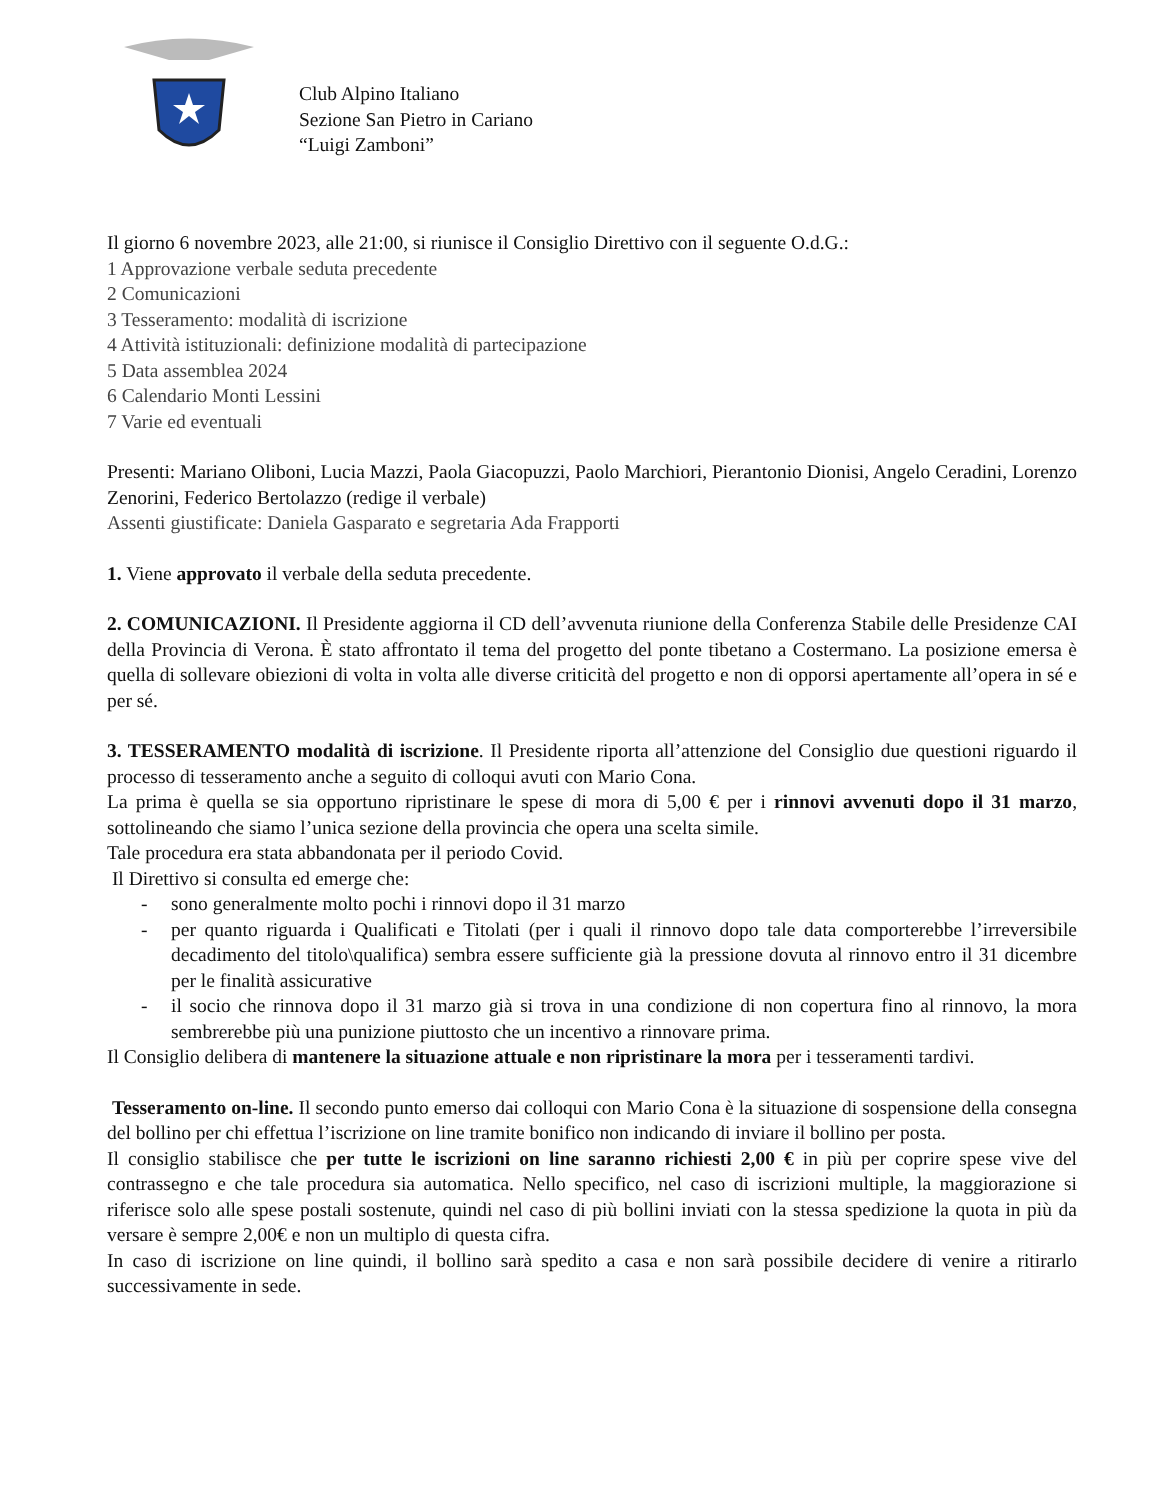Club Alpino Italiano
Sezione San Pietro in Cariano
“Luigi Zamboni”
Il giorno 6 novembre 2023, alle 21:00, si riunisce il Consiglio Direttivo con il seguente O.d.G.:
1 Approvazione verbale seduta precedente
2 Comunicazioni
3 Tesseramento: modalità di iscrizione
4 Attività istituzionali: definizione modalità di partecipazione
5 Data assemblea 2024
6 Calendario Monti Lessini
7 Varie ed eventuali
Presenti: Mariano Oliboni, Lucia Mazzi, Paola Giacopuzzi, Paolo Marchiori, Pierantonio Dionisi, Angelo Ceradini, Lorenzo Zenorini, Federico Bertolazzo (redige il verbale)
Assenti giustificate: Daniela Gasparato e segretaria Ada Frapporti
1. Viene approvato il verbale della seduta precedente.
2. COMUNICAZIONI. Il Presidente aggiorna il CD dell’avvenuta riunione della Conferenza Stabile delle Presidenze CAI della Provincia di Verona. È stato affrontato il tema del progetto del ponte tibetano a Costermano. La posizione emersa è quella di sollevare obiezioni di volta in volta alle diverse criticità del progetto e non di opporsi apertamente all’opera in sé e per sé.
3. TESSERAMENTO modalità di iscrizione. Il Presidente riporta all’attenzione del Consiglio due questioni riguardo il processo di tesseramento anche a seguito di colloqui avuti con Mario Cona.
La prima è quella se sia opportuno ripristinare le spese di mora di 5,00 € per i rinnovi avvenuti dopo il 31 marzo, sottolineando che siamo l’unica sezione della provincia che opera una scelta simile.
Tale procedura era stata abbandonata per il periodo Covid.
Il Direttivo si consulta ed emerge che:
- sono generalmente molto pochi i rinnovi dopo il 31 marzo
- per quanto riguarda i Qualificati e Titolati (per i quali il rinnovo dopo tale data comporterebbe l’irreversibile decadimento del titolo\qualifica) sembra essere sufficiente già la pressione dovuta al rinnovo entro il 31 dicembre per le finalità assicurative
- il socio che rinnova dopo il 31 marzo già si trova in una condizione di non copertura fino al rinnovo, la mora sembrerebbe più una punizione piuttosto che un incentivo a rinnovare prima.
Il Consiglio delibera di mantenere la situazione attuale e non ripristinare la mora per i tesseramenti tardivi.
Tesseramento on-line. Il secondo punto emerso dai colloqui con Mario Cona è la situazione di sospensione della consegna del bollino per chi effettua l’iscrizione on line tramite bonifico non indicando di inviare il bollino per posta.
Il consiglio stabilisce che per tutte le iscrizioni on line saranno richiesti 2,00 € in più per coprire spese vive del contrassegno e che tale procedura sia automatica. Nello specifico, nel caso di iscrizioni multiple, la maggiorazione si riferisce solo alle spese postali sostenute, quindi nel caso di più bollini inviati con la stessa spedizione la quota in più da versare è sempre 2,00€ e non un multiplo di questa cifra.
In caso di iscrizione on line quindi, il bollino sarà spedito a casa e non sarà possibile decidere di venire a ritirarlo successivamente in sede.